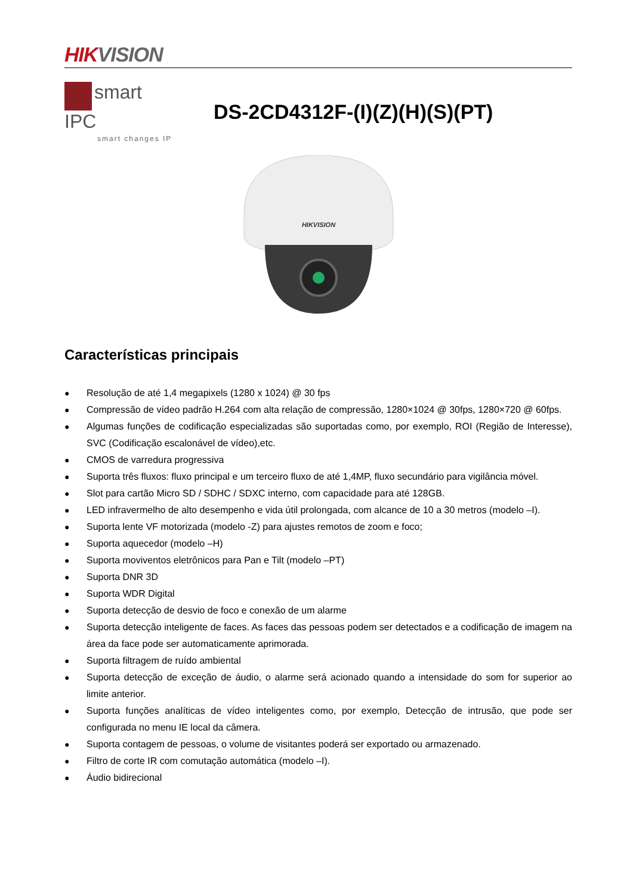HIK VISION
smart IPC
smart changes IP
DS-2CD4312F-(I)(Z)(H)(S)(PT)
HIKVISION
Características principais
● Resolução de até 1,4 megapixels (1280 x 1024) @ 30 fps
● Compressão de vídeo padrão H.264 com alta relação de compressão, 1280×1024 @ 30fps, 1280×720 @ 60fps.
● Algumas funções de codificação especializadas são suportadas como, por exemplo, ROI (Região de Interesse), SVC (Codificação escalonável de vídeo),etc.
● CMOS de varredura progressiva
● Suporta três fluxos: fluxo principal e um terceiro fluxo de até 1,4MP, fluxo secundário para vigilância móvel.
● Slot para cartão Micro SD / SDHC / SDXC interno, com capacidade para até 128GB.
● LED infravermelho de alto desempenho e vida útil prolongada, com alcance de 10 a 30 metros (modelo –I).
● Suporta lente VF motorizada (modelo -Z) para ajustes remotos de zoom e foco;
● Suporta aquecedor (modelo –H)
● Suporta moviventos eletrônicos para Pan e Tilt (modelo –PT)
● Suporta DNR 3D
● Suporta WDR Digital
● Suporta detecção de desvio de foco e conexão de um alarme
● Suporta detecção inteligente de faces. As faces das pessoas podem ser detectados e a codificação de imagem na área da face pode ser automaticamente aprimorada.
● Suporta filtragem de ruído ambiental
● Suporta detecção de exceção de áudio, o alarme será acionado quando a intensidade do som for superior ao limite anterior.
● Suporta funções analíticas de vídeo inteligentes como, por exemplo, Detecção de intrusão, que pode ser configurada no menu IE local da câmera.
● Suporta contagem de pessoas, o volume de visitantes poderá ser exportado ou armazenado.
● Filtro de corte IR com comutação automática (modelo –I).
● Áudio bidirecional